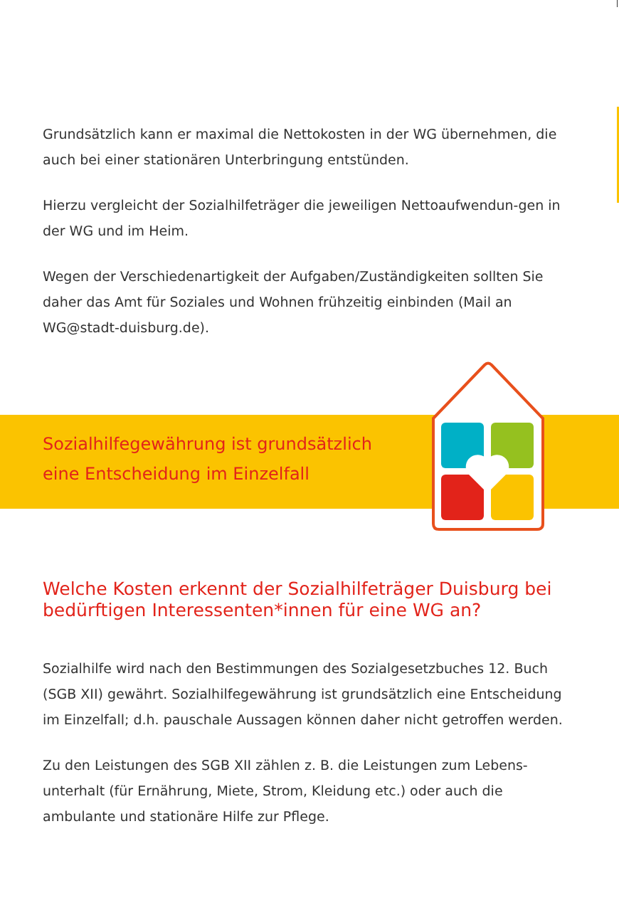Grundsätzlich kann er maximal die Nettokosten in der WG übernehmen, die auch bei einer stationären Unterbringung entstünden.
Hierzu vergleicht der Sozialhilfeträger die jeweiligen Nettoaufwendun-gen in der WG und im Heim.
Wegen der Verschiedenartigkeit der Aufgaben/Zuständigkeiten sollten Sie daher das Amt für Soziales und Wohnen frühzeitig einbinden (Mail an WG@stadt-duisburg.de).
Sozialhilfegewährung ist grundsätzlich
eine Entscheidung im Einzelfall
Welche Kosten erkennt der Sozialhilfeträger Duisburg bei bedürftigen Interessenten*innen für eine WG an?
Sozialhilfe wird nach den Bestimmungen des Sozialgesetzbuches 12. Buch (SGB XII) gewährt. Sozialhilfegewährung ist grundsätzlich eine Entscheidung im Einzelfall; d.h. pauschale Aussagen können daher nicht getroffen werden.
Zu den Leistungen des SGB XII zählen z. B. die Leistungen zum Lebens-unterhalt (für Ernährung, Miete, Strom, Kleidung etc.) oder auch die ambulante und stationäre Hilfe zur Pflege.